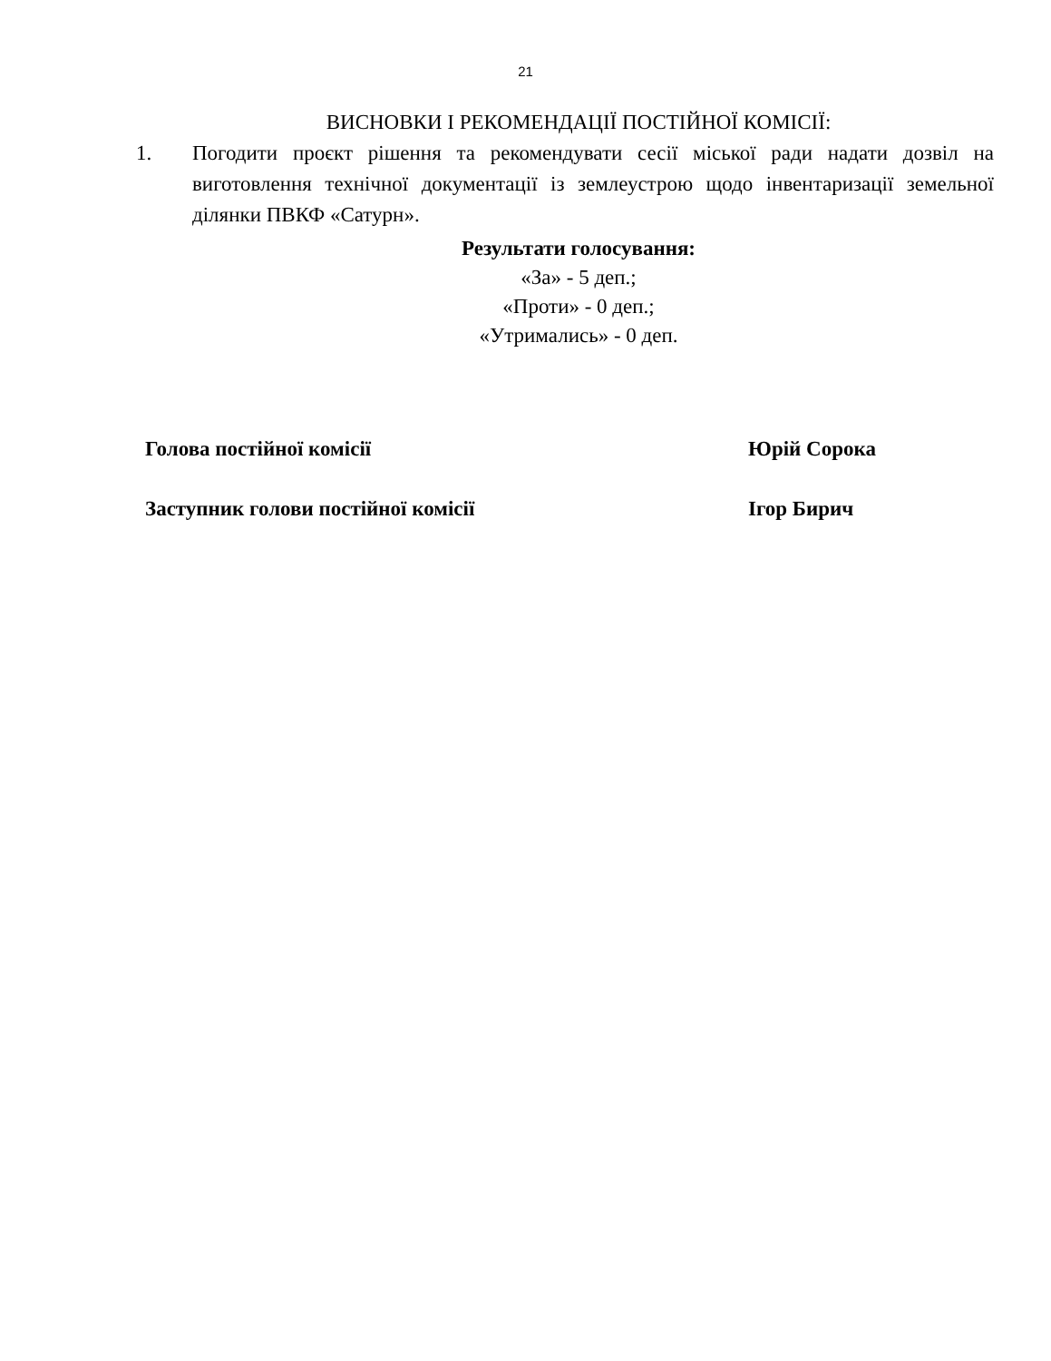21
ВИСНОВКИ І РЕКОМЕНДАЦІЇ ПОСТІЙНОЇ КОМІСІЇ:
1. Погодити проєкт рішення та рекомендувати сесії міської ради надати дозвіл на виготовлення технічної документації із землеустрою щодо інвентаризації земельної ділянки ПВКФ «Сатурн».
Результати голосування:
«За» - 5 деп.;
«Проти» - 0 деп.;
«Утримались» - 0 деп.
Голова постійної комісії Юрій Сорока
Заступник голови постійної комісії Ігор Бирич